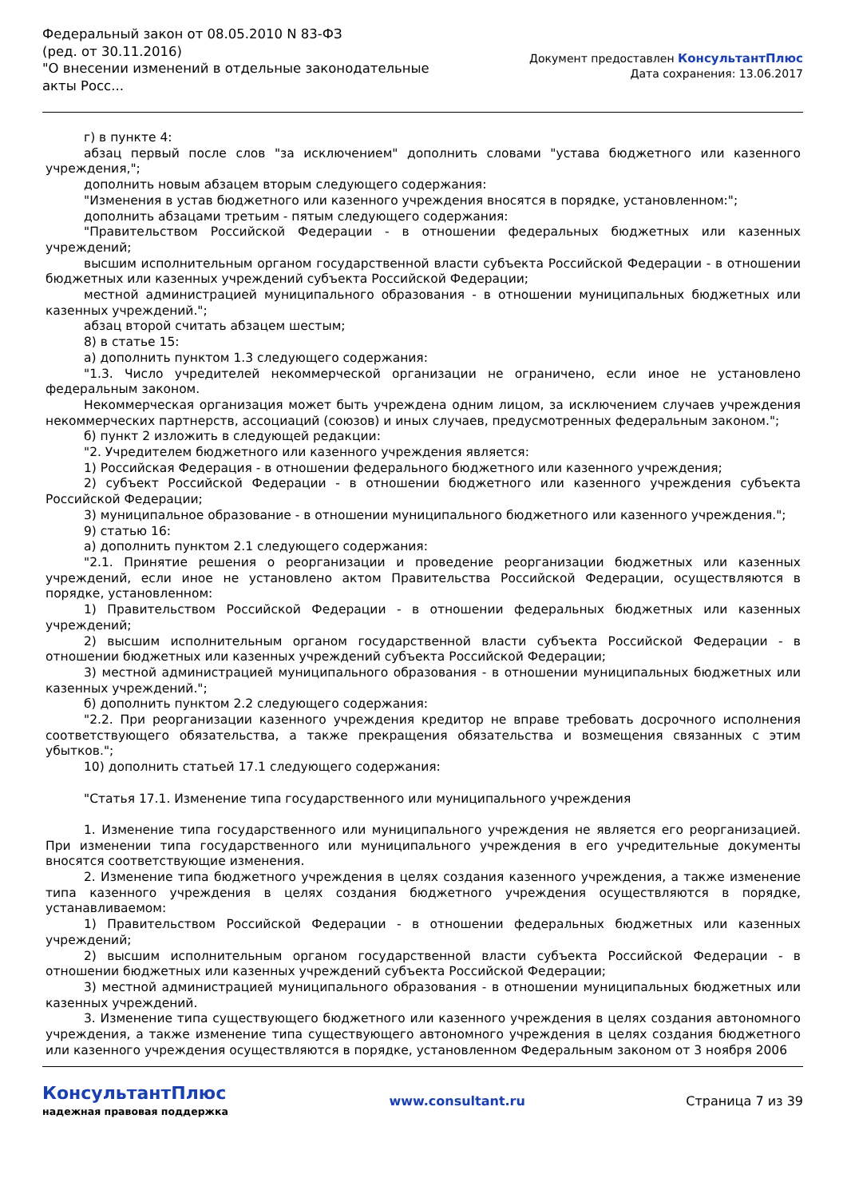Федеральный закон от 08.05.2010 N 83-ФЗ
(ред. от 30.11.2016)
"О внесении изменений в отдельные законодательные акты Росс...
Документ предоставлен КонсультантПлюс
Дата сохранения: 13.06.2017
г) в пункте 4:
абзац первый после слов "за исключением" дополнить словами "устава бюджетного или казенного учреждения,";
дополнить новым абзацем вторым следующего содержания:
"Изменения в устав бюджетного или казенного учреждения вносятся в порядке, установленном:";
дополнить абзацами третьим - пятым следующего содержания:
"Правительством Российской Федерации - в отношении федеральных бюджетных или казенных учреждений;
высшим исполнительным органом государственной власти субъекта Российской Федерации - в отношении бюджетных или казенных учреждений субъекта Российской Федерации;
местной администрацией муниципального образования - в отношении муниципальных бюджетных или казенных учреждений.";
абзац второй считать абзацем шестым;
8) в статье 15:
а) дополнить пунктом 1.3 следующего содержания:
"1.3. Число учредителей некоммерческой организации не ограничено, если иное не установлено федеральным законом.
Некоммерческая организация может быть учреждена одним лицом, за исключением случаев учреждения некоммерческих партнерств, ассоциаций (союзов) и иных случаев, предусмотренных федеральным законом.";
б) пункт 2 изложить в следующей редакции:
"2. Учредителем бюджетного или казенного учреждения является:
1) Российская Федерация - в отношении федерального бюджетного или казенного учреждения;
2) субъект Российской Федерации - в отношении бюджетного или казенного учреждения субъекта Российской Федерации;
3) муниципальное образование - в отношении муниципального бюджетного или казенного учреждения.";
9) статью 16:
а) дополнить пунктом 2.1 следующего содержания:
"2.1. Принятие решения о реорганизации и проведение реорганизации бюджетных или казенных учреждений, если иное не установлено актом Правительства Российской Федерации, осуществляются в порядке, установленном:
1) Правительством Российской Федерации - в отношении федеральных бюджетных или казенных учреждений;
2) высшим исполнительным органом государственной власти субъекта Российской Федерации - в отношении бюджетных или казенных учреждений субъекта Российской Федерации;
3) местной администрацией муниципального образования - в отношении муниципальных бюджетных или казенных учреждений.";
б) дополнить пунктом 2.2 следующего содержания:
"2.2. При реорганизации казенного учреждения кредитор не вправе требовать досрочного исполнения соответствующего обязательства, а также прекращения обязательства и возмещения связанных с этим убытков.";
10) дополнить статьей 17.1 следующего содержания:
"Статья 17.1. Изменение типа государственного или муниципального учреждения
1. Изменение типа государственного или муниципального учреждения не является его реорганизацией. При изменении типа государственного или муниципального учреждения в его учредительные документы вносятся соответствующие изменения.
2. Изменение типа бюджетного учреждения в целях создания казенного учреждения, а также изменение типа казенного учреждения в целях создания бюджетного учреждения осуществляются в порядке, устанавливаемом:
1) Правительством Российской Федерации - в отношении федеральных бюджетных или казенных учреждений;
2) высшим исполнительным органом государственной власти субъекта Российской Федерации - в отношении бюджетных или казенных учреждений субъекта Российской Федерации;
3) местной администрацией муниципального образования - в отношении муниципальных бюджетных или казенных учреждений.
3. Изменение типа существующего бюджетного или казенного учреждения в целях создания автономного учреждения, а также изменение типа существующего автономного учреждения в целях создания бюджетного или казенного учреждения осуществляются в порядке, установленном Федеральным законом от 3 ноября 2006
КонсультантПлюс
надежная правовая поддержка
www.consultant.ru Страница 7 из 39